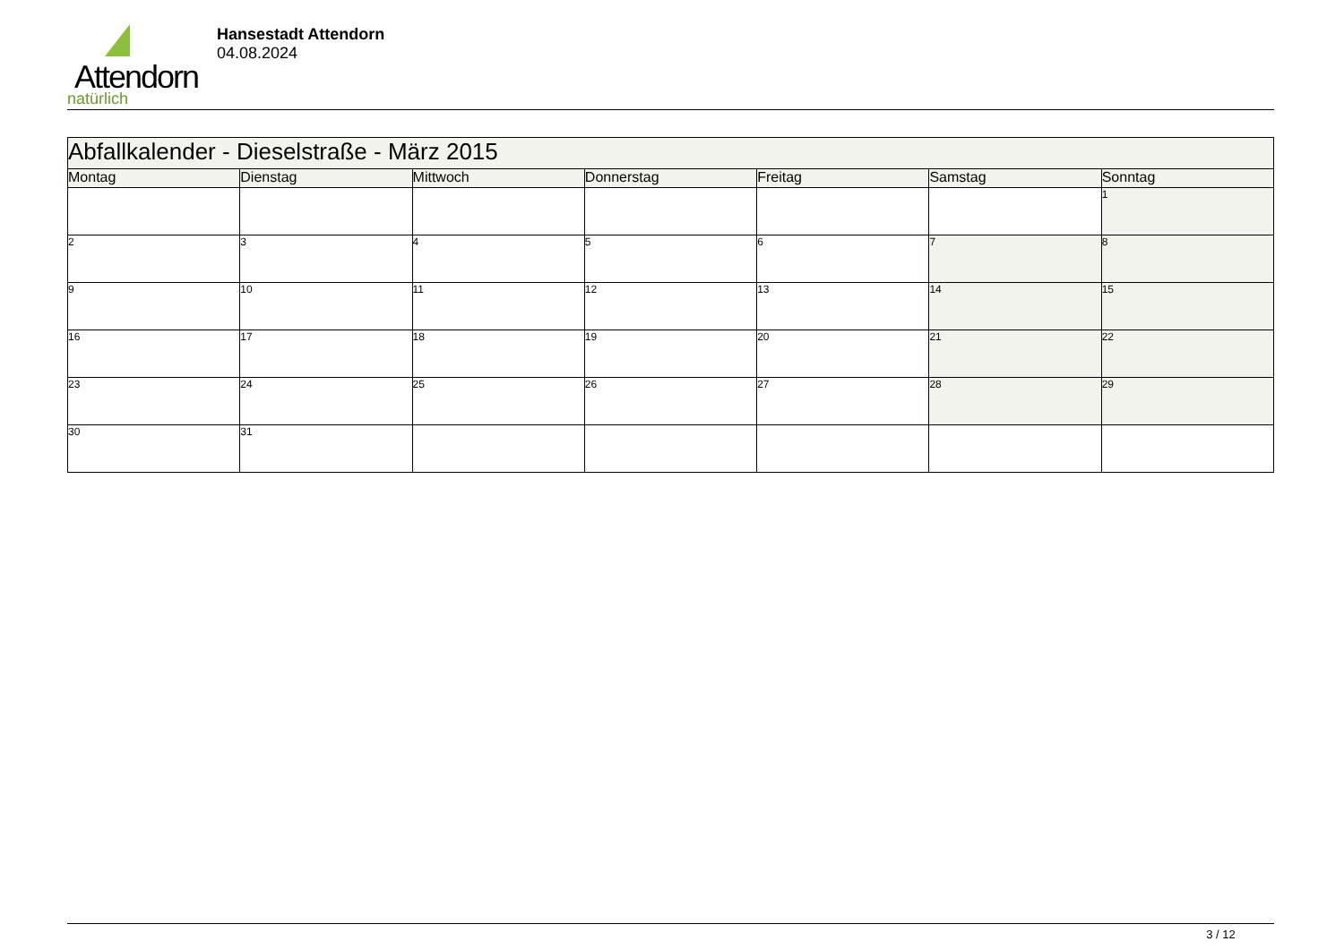Attendorn
natürlich
Hansestadt Attendorn
04.08.2024
| Abfallkalender - Dieselstraße - März 2015 | | | | | | |
| Montag | Dienstag | Mittwoch | Donnerstag | Freitag | Samstag | Sonntag |
| | | | | | | 1 |
| 2 | 3 | 4 | 5 | 6 | 7 | 8 |
| 9 | 10 | 11 | 12 | 13 | 14 | 15 |
| 16 | 17 | 18 | 19 | 20 | 21 | 22 |
| 23 | 24 | 25 | 26 | 27 | 28 | 29 |
| 30 | 31 | | | | | |
3 / 12